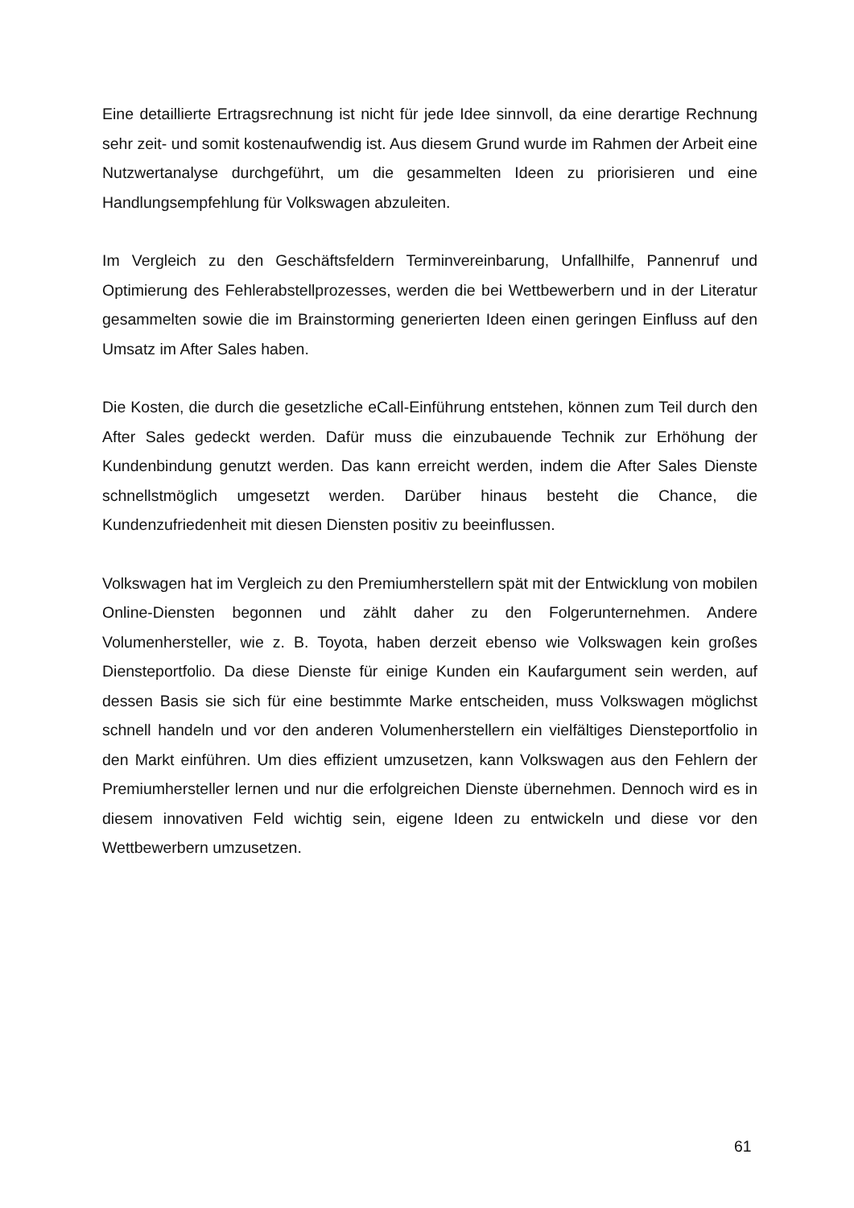Eine detaillierte Ertragsrechnung ist nicht für jede Idee sinnvoll, da eine derartige Rechnung sehr zeit- und somit kostenaufwendig ist. Aus diesem Grund wurde im Rahmen der Arbeit eine Nutzwertanalyse durchgeführt, um die gesammelten Ideen zu priorisieren und eine Handlungsempfehlung für Volkswagen abzuleiten.
Im Vergleich zu den Geschäftsfeldern Terminvereinbarung, Unfallhilfe, Pannenruf und Optimierung des Fehlerabstellprozesses, werden die bei Wettbewerbern und in der Literatur gesammelten sowie die im Brainstorming generierten Ideen einen geringen Einfluss auf den Umsatz im After Sales haben.
Die Kosten, die durch die gesetzliche eCall-Einführung entstehen, können zum Teil durch den After Sales gedeckt werden. Dafür muss die einzubauende Technik zur Erhöhung der Kundenbindung genutzt werden. Das kann erreicht werden, indem die After Sales Dienste schnellstmöglich umgesetzt werden. Darüber hinaus besteht die Chance, die Kundenzufriedenheit mit diesen Diensten positiv zu beeinflussen.
Volkswagen hat im Vergleich zu den Premiumherstellern spät mit der Entwicklung von mobilen Online-Diensten begonnen und zählt daher zu den Folgerunternehmen. Andere Volumenhersteller, wie z. B. Toyota, haben derzeit ebenso wie Volkswagen kein großes Diensteportfolio. Da diese Dienste für einige Kunden ein Kaufargument sein werden, auf dessen Basis sie sich für eine bestimmte Marke entscheiden, muss Volkswagen möglichst schnell handeln und vor den anderen Volumenherstellern ein vielfältiges Diensteportfolio in den Markt einführen. Um dies effizient umzusetzen, kann Volkswagen aus den Fehlern der Premiumhersteller lernen und nur die erfolgreichen Dienste übernehmen. Dennoch wird es in diesem innovativen Feld wichtig sein, eigene Ideen zu entwickeln und diese vor den Wettbewerbern umzusetzen.
61